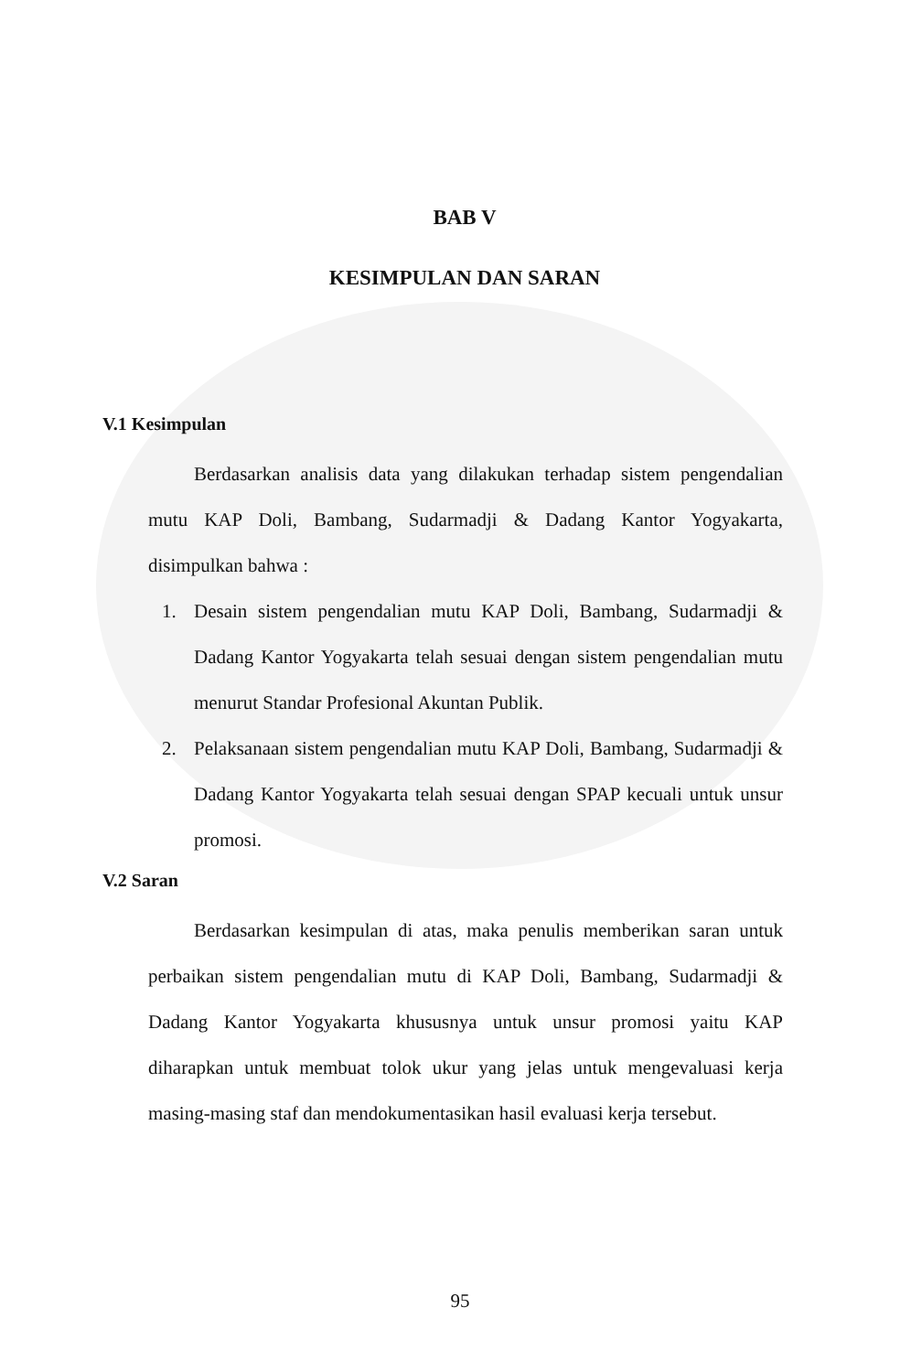BAB V
KESIMPULAN DAN SARAN
V.1 Kesimpulan
Berdasarkan analisis data yang dilakukan terhadap sistem pengendalian mutu KAP Doli, Bambang, Sudarmadji & Dadang Kantor Yogyakarta, disimpulkan bahwa :
1. Desain sistem pengendalian mutu KAP Doli, Bambang, Sudarmadji & Dadang Kantor Yogyakarta telah sesuai dengan sistem pengendalian mutu menurut Standar Profesional Akuntan Publik.
2. Pelaksanaan sistem pengendalian mutu KAP Doli, Bambang, Sudarmadji & Dadang Kantor Yogyakarta telah sesuai dengan SPAP kecuali untuk unsur promosi.
V.2 Saran
Berdasarkan kesimpulan di atas, maka penulis memberikan saran untuk perbaikan sistem pengendalian mutu di KAP Doli, Bambang, Sudarmadji & Dadang Kantor Yogyakarta khususnya untuk unsur promosi yaitu KAP diharapkan untuk membuat tolok ukur yang jelas untuk mengevaluasi kerja masing-masing staf dan mendokumentasikan hasil evaluasi kerja tersebut.
95